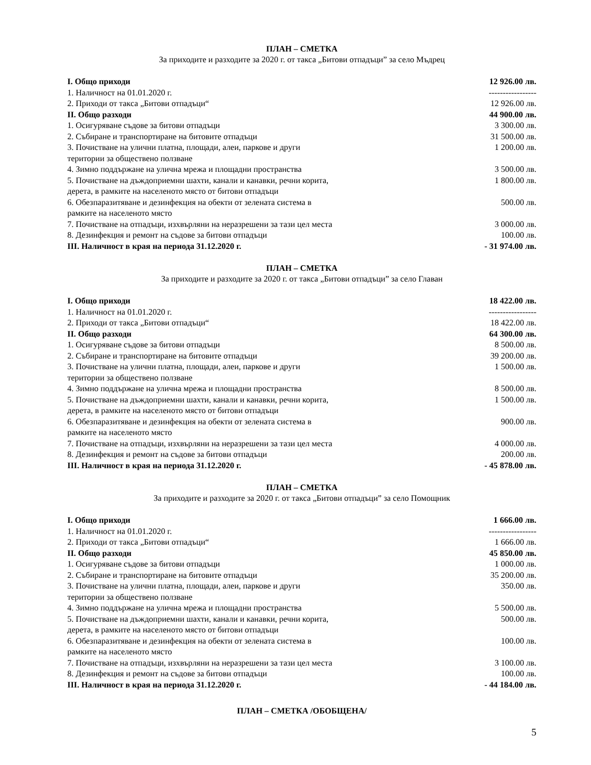ПЛАН – СМЕТКА
За приходите и разходите за 2020 г. от такса „Битови отпадъци” за село Мъдрец
| I. Общо приходи | 12 926.00 лв. |
| 1. Наличност на 01.01.2020 г. | ----------------- |
| 2. Приходи от такса „Битови отпадъци“ | 12 926.00 лв. |
| II. Общо разходи | 44 900.00 лв. |
| 1. Осигуряване съдове за битови отпадъци | 3 300.00 лв. |
| 2. Събиране и транспортиране на битовите отпадъци | 31 500.00 лв. |
| 3. Почистване на улични платна, площади, алеи, паркове и други територии за обществено ползване | 1 200.00 лв. |
| 4. Зимно поддържане на улична мрежа и площадни пространства | 3 500.00 лв. |
| 5. Почистване на дъждоприемни шахти, канали и канавки, речни корита, дерета, в рамките на населеното място от битови отпадъци | 1 800.00 лв. |
| 6. Обезпаразитяване и дезинфекция на обекти от зелената система в рамките на населеното място | 500.00 лв. |
| 7. Почистване на отпадъци, изхвърляни на неразрешени за тази цел места | 3 000.00 лв. |
| 8. Дезинфекция и ремонт на съдове за битови отпадъци | 100.00 лв. |
| III. Наличност в края на периода 31.12.2020 г. | - 31 974.00 лв. |
ПЛАН – СМЕТКА
За приходите и разходите за 2020 г. от такса „Битови отпадъци” за село Главан
| I. Общо приходи | 18 422.00 лв. |
| 1. Наличност на 01.01.2020 г. | ----------------- |
| 2. Приходи от такса „Битови отпадъци“ | 18 422.00 лв. |
| II. Общо разходи | 64 300.00 лв. |
| 1. Осигуряване съдове за битови отпадъци | 8 500.00 лв. |
| 2. Събиране и транспортиране на битовите отпадъци | 39 200.00 лв. |
| 3. Почистване на улични платна, площади, алеи, паркове и други територии за обществено ползване | 1 500.00 лв. |
| 4. Зимно поддържане на улична мрежа и площадни пространства | 8 500.00 лв. |
| 5. Почистване на дъждоприемни шахти, канали и канавки, речни корита, дерета, в рамките на населеното място от битови отпадъци | 1 500.00 лв. |
| 6. Обезпаразитяване и дезинфекция на обекти от зелената система в рамките на населеното място | 900.00 лв. |
| 7. Почистване на отпадъци, изхвърляни на неразрешени за тази цел места | 4 000.00 лв. |
| 8. Дезинфекция и ремонт на съдове за битови отпадъци | 200.00 лв. |
| III. Наличност в края на периода 31.12.2020 г. | - 45 878.00 лв. |
ПЛАН – СМЕТКА
За приходите и разходите за 2020 г. от такса „Битови отпадъци” за село Помощник
| I. Общо приходи | 1 666.00 лв. |
| 1. Наличност на 01.01.2020 г. | ----------------- |
| 2. Приходи от такса „Битови отпадъци“ | 1 666.00 лв. |
| II. Общо разходи | 45 850.00 лв. |
| 1. Осигуряване съдове за битови отпадъци | 1 000.00 лв. |
| 2. Събиране и транспортиране на битовите отпадъци | 35 200.00 лв. |
| 3. Почистване на улични платна, площади, алеи, паркове и други територии за обществено ползване | 350.00 лв. |
| 4. Зимно поддържане на улична мрежа и площадни пространства | 5 500.00 лв. |
| 5. Почистване на дъждоприемни шахти, канали и канавки, речни корита, дерета, в рамките на населеното място от битови отпадъци | 500.00 лв. |
| 6. Обезпаразитяване и дезинфекция на обекти от зелената система в рамките на населеното място | 100.00 лв. |
| 7. Почистване на отпадъци, изхвърляни на неразрешени за тази цел места | 3 100.00 лв. |
| 8. Дезинфекция и ремонт на съдове за битови отпадъци | 100.00 лв. |
| III. Наличност в края на периода 31.12.2020 г. | - 44 184.00 лв. |
ПЛАН – СМЕТКА /ОБОБЩЕНА/
5